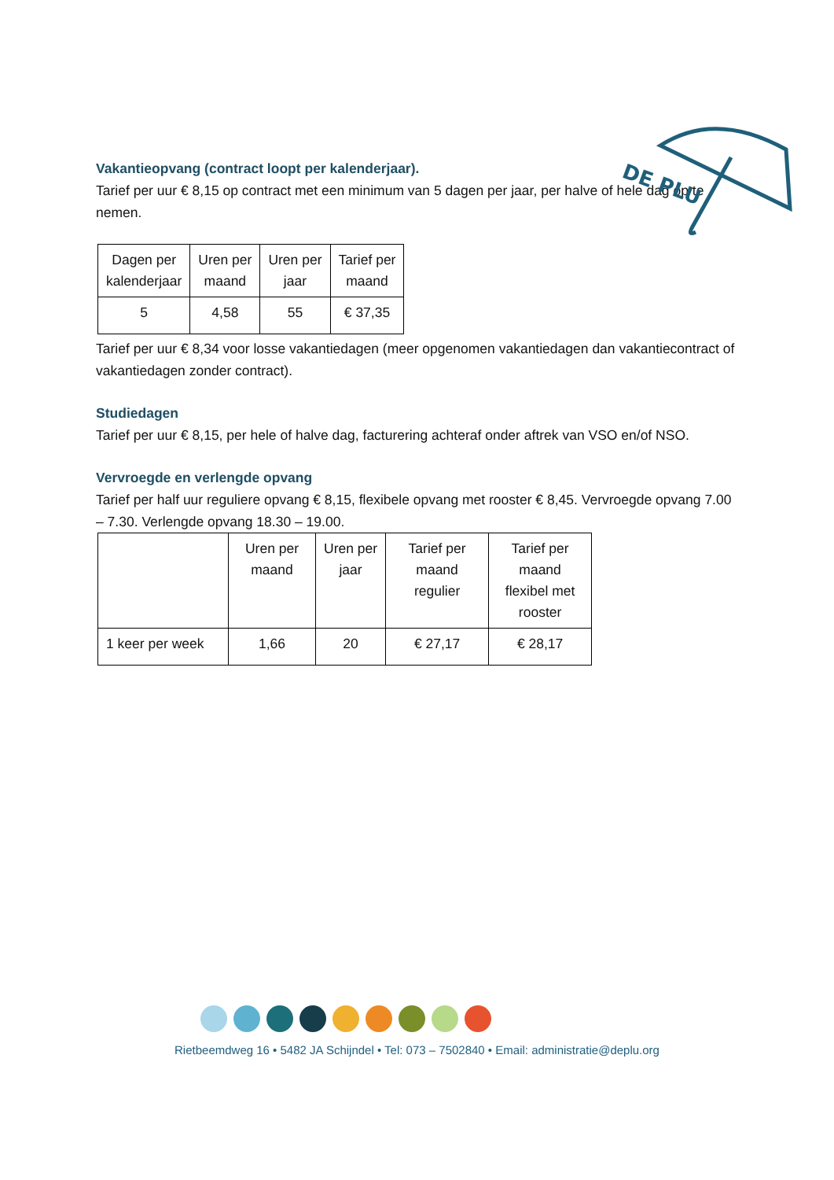DE PLU
Vakantieopvang (contract loopt per kalenderjaar).
Tarief per uur € 8,15 op contract met een minimum van 5 dagen per jaar, per halve of hele dag op te nemen.
| Dagen per kalenderjaar | Uren per maand | Uren per jaar | Tarief per maand |
| --- | --- | --- | --- |
| 5 | 4,58 | 55 | € 37,35 |
Tarief per uur € 8,34 voor losse vakantiedagen (meer opgenomen vakantiedagen dan vakantiecontract of vakantiedagen zonder contract).
Studiedagen
Tarief per uur € 8,15, per hele of halve dag, facturering achteraf onder aftrek van VSO en/of NSO.
Vervroegde en verlengde opvang
Tarief per half uur reguliere opvang € 8,15, flexibele opvang met rooster € 8,45. Vervroegde opvang 7.00 – 7.30. Verlengde opvang 18.30 – 19.00.
| | Uren per maand | Uren per jaar | Tarief per maand regulier | Tarief per maand flexibel met rooster |
| --- | --- | --- | --- | --- |
| 1 keer per week | 1,66 | 20 | € 27,17 | € 28,17 |
Rietbeemdweg 16 • 5482 JA Schijndel • Tel: 073 – 7502840 • Email: administratie@deplu.org